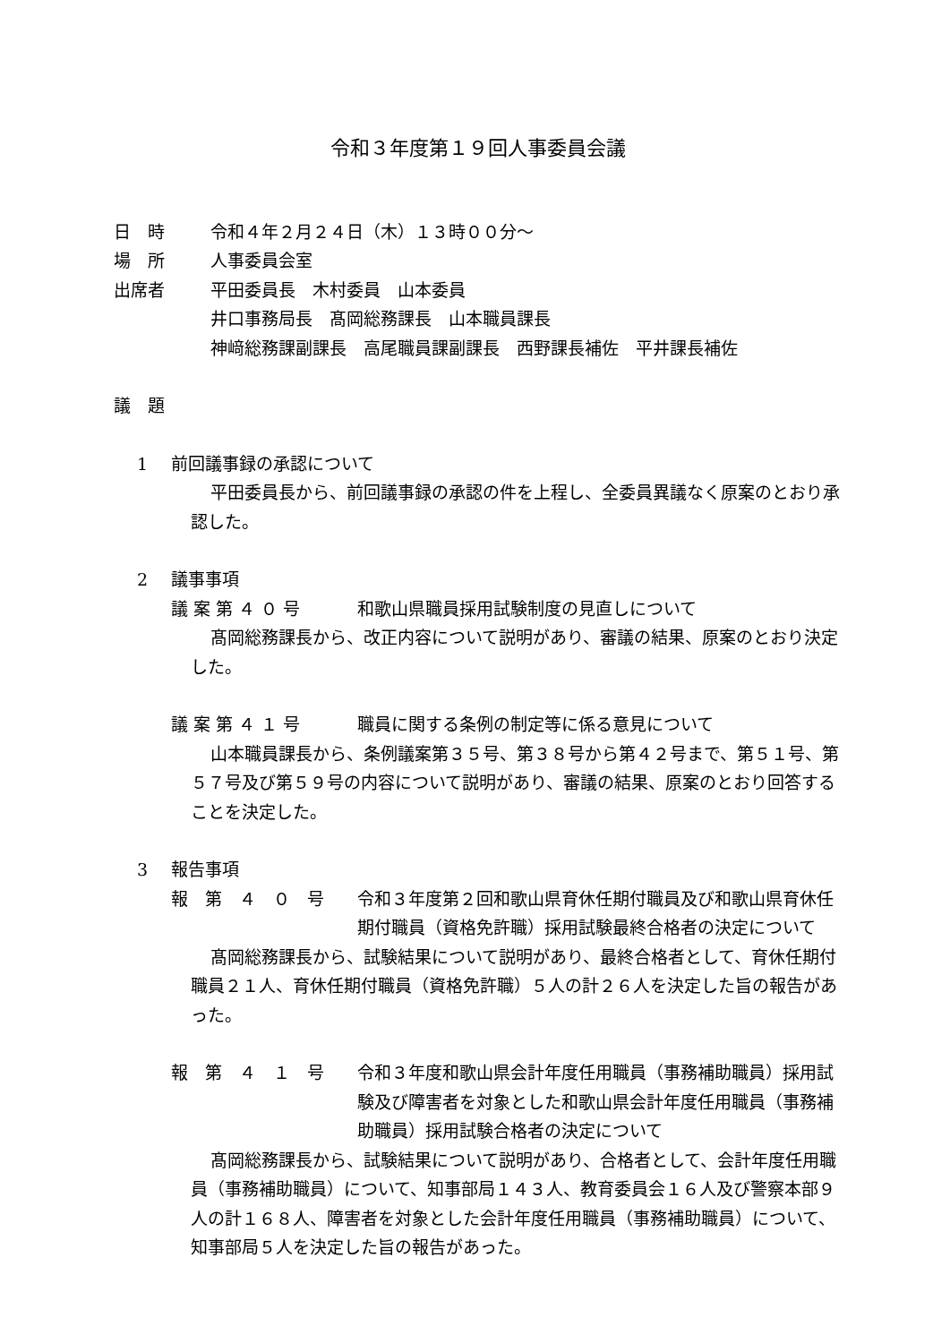令和３年度第１９回人事委員会議
日　時 令和４年２月２４日（木）１３時００分～
場　所 人事委員会室
出席者 平田委員長　木村委員　山本委員
井口事務局長　髙岡総務課長　山本職員課長
神﨑総務課副課長　高尾職員課副課長　西野課長補佐　平井課長補佐
議　題
1 前回議事録の承認について
平田委員長から、前回議事録の承認の件を上程し、全委員異議なく原案のとおり承認した。
2 議事事項
議 案 第 ４ ０ 号 和歌山県職員採用試験制度の見直しについて
髙岡総務課長から、改正内容について説明があり、審議の結果、原案のとおり決定した。
議 案 第 ４ １ 号 職員に関する条例の制定等に係る意見について
山本職員課長から、条例議案第３５号、第３８号から第４２号まで、第５１号、第５７号及び第５９号の内容について説明があり、審議の結果、原案のとおり回答することを決定した。
3 報告事項
報　第　４　０　号 令和３年度第２回和歌山県育休任期付職員及び和歌山県育休任期付職員（資格免許職）採用試験最終合格者の決定について
髙岡総務課長から、試験結果について説明があり、最終合格者として、育休任期付職員２１人、育休任期付職員（資格免許職）５人の計２６人を決定した旨の報告があった。
報　第　４　１　号 令和３年度和歌山県会計年度任用職員（事務補助職員）採用試験及び障害者を対象とした和歌山県会計年度任用職員（事務補助職員）採用試験合格者の決定について
髙岡総務課長から、試験結果について説明があり、合格者として、会計年度任用職員（事務補助職員）について、知事部局１４３人、教育委員会１６人及び警察本部９人の計１６８人、障害者を対象とした会計年度任用職員（事務補助職員）について、知事部局５人を決定した旨の報告があった。